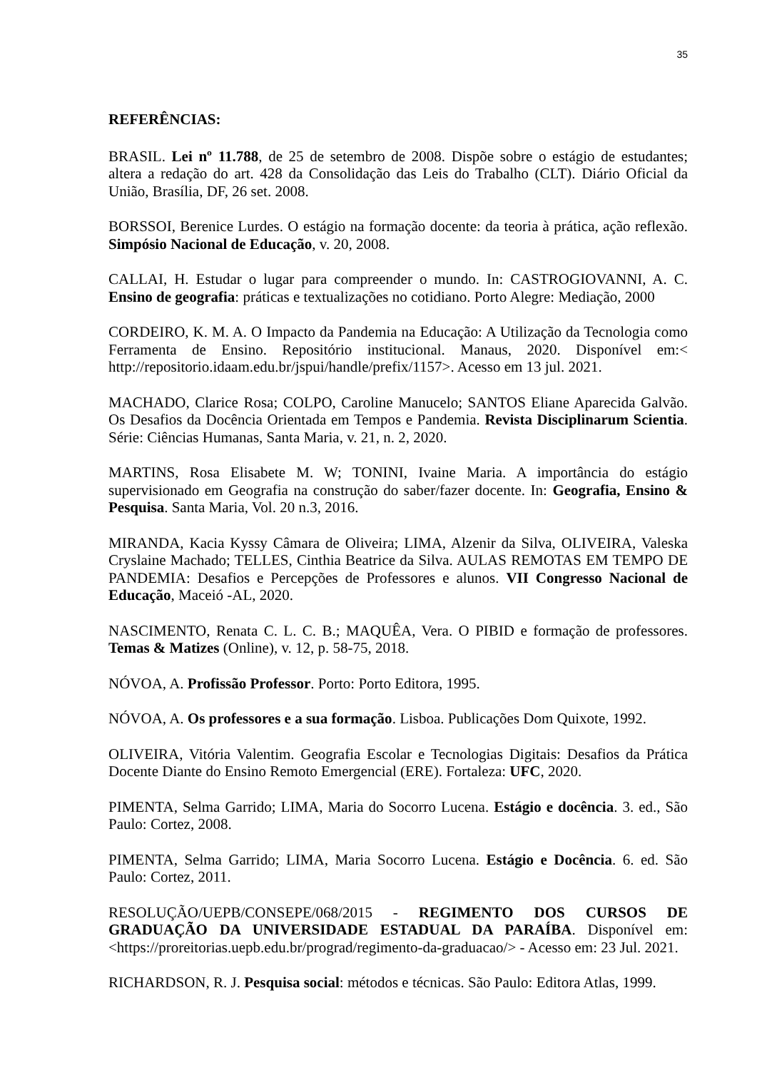35
REFERÊNCIAS:
BRASIL. Lei nº 11.788, de 25 de setembro de 2008. Dispõe sobre o estágio de estudantes; altera a redação do art. 428 da Consolidação das Leis do Trabalho (CLT). Diário Oficial da União, Brasília, DF, 26 set. 2008.
BORSSOI, Berenice Lurdes. O estágio na formação docente: da teoria à prática, ação reflexão. Simpósio Nacional de Educação, v. 20, 2008.
CALLAI, H. Estudar o lugar para compreender o mundo. In: CASTROGIOVANNI, A. C. Ensino de geografia: práticas e textualizações no cotidiano. Porto Alegre: Mediação, 2000
CORDEIRO, K. M. A. O Impacto da Pandemia na Educação: A Utilização da Tecnologia como Ferramenta de Ensino. Repositório institucional. Manaus, 2020. Disponível em:< http://repositorio.idaam.edu.br/jspui/handle/prefix/1157>. Acesso em 13 jul. 2021.
MACHADO, Clarice Rosa; COLPO, Caroline Manucelo; SANTOS Eliane Aparecida Galvão. Os Desafios da Docência Orientada em Tempos e Pandemia. Revista Disciplinarum Scientia. Série: Ciências Humanas, Santa Maria, v. 21, n. 2, 2020.
MARTINS, Rosa Elisabete M. W; TONINI, Ivaine Maria. A importância do estágio supervisionado em Geografia na construção do saber/fazer docente. In: Geografia, Ensino & Pesquisa. Santa Maria, Vol. 20 n.3, 2016.
MIRANDA, Kacia Kyssy Câmara de Oliveira; LIMA, Alzenir da Silva, OLIVEIRA, Valeska Cryslaine Machado; TELLES, Cinthia Beatrice da Silva. AULAS REMOTAS EM TEMPO DE PANDEMIA: Desafios e Percepções de Professores e alunos. VII Congresso Nacional de Educação, Maceió -AL, 2020.
NASCIMENTO, Renata C. L. C. B.; MAQUÊA, Vera. O PIBID e formação de professores. Temas & Matizes (Online), v. 12, p. 58-75, 2018.
NÓVOA, A. Profissão Professor. Porto: Porto Editora, 1995.
NÓVOA, A. Os professores e a sua formação. Lisboa. Publicações Dom Quixote, 1992.
OLIVEIRA, Vitória Valentim. Geografia Escolar e Tecnologias Digitais: Desafios da Prática Docente Diante do Ensino Remoto Emergencial (ERE). Fortaleza: UFC, 2020.
PIMENTA, Selma Garrido; LIMA, Maria do Socorro Lucena. Estágio e docência. 3. ed., São Paulo: Cortez, 2008.
PIMENTA, Selma Garrido; LIMA, Maria Socorro Lucena. Estágio e Docência. 6. ed. São Paulo: Cortez, 2011.
RESOLUÇÃO/UEPB/CONSEPE/068/2015 - REGIMENTO DOS CURSOS DE GRADUAÇÃO DA UNIVERSIDADE ESTADUAL DA PARAÍBA. Disponível em: <https://proreitorias.uepb.edu.br/prograd/regimento-da-graduacao/> - Acesso em: 23 Jul. 2021.
RICHARDSON, R. J. Pesquisa social: métodos e técnicas. São Paulo: Editora Atlas, 1999.